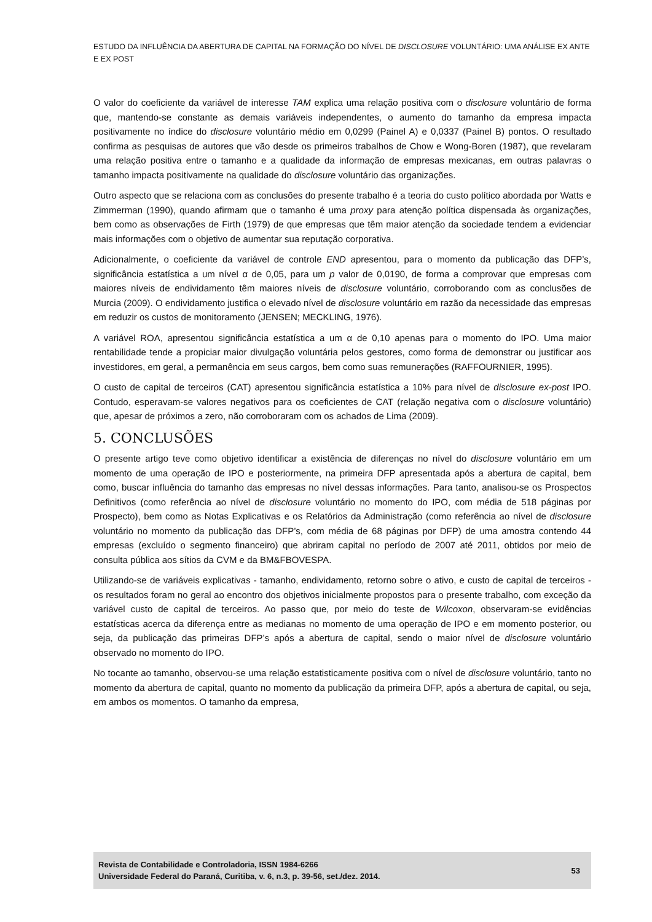ESTUDO DA INFLUÊNCIA DA ABERTURA DE CAPITAL NA FORMAÇÃO DO NÍVEL DE DISCLOSURE VOLUNTÁRIO: UMA ANÁLISE EX ANTE E EX POST
O valor do coeficiente da variável de interesse TAM explica uma relação positiva com o disclosure voluntário de forma que, mantendo-se constante as demais variáveis independentes, o aumento do tamanho da empresa impacta positivamente no índice do disclosure voluntário médio em 0,0299 (Painel A) e 0,0337 (Painel B) pontos. O resultado confirma as pesquisas de autores que vão desde os primeiros trabalhos de Chow e Wong-Boren (1987), que revelaram uma relação positiva entre o tamanho e a qualidade da informação de empresas mexicanas, em outras palavras o tamanho impacta positivamente na qualidade do disclosure voluntário das organizações.
Outro aspecto que se relaciona com as conclusões do presente trabalho é a teoria do custo político abordada por Watts e Zimmerman (1990), quando afirmam que o tamanho é uma proxy para atenção política dispensada às organizações, bem como as observações de Firth (1979) de que empresas que têm maior atenção da sociedade tendem a evidenciar mais informações com o objetivo de aumentar sua reputação corporativa.
Adicionalmente, o coeficiente da variável de controle END apresentou, para o momento da publicação das DFP’s, significância estatística a um nível α de 0,05, para um p valor de 0,0190, de forma a comprovar que empresas com maiores níveis de endividamento têm maiores níveis de disclosure voluntário, corroborando com as conclusões de Murcia (2009). O endividamento justifica o elevado nível de disclosure voluntário em razão da necessidade das empresas em reduzir os custos de monitoramento (JENSEN; MECKLING, 1976).
A variável ROA, apresentou significância estatística a um α de 0,10 apenas para o momento do IPO. Uma maior rentabilidade tende a propiciar maior divulgação voluntária pelos gestores, como forma de demonstrar ou justificar aos investidores, em geral, a permanência em seus cargos, bem como suas remunerações (RAFFOURNIER, 1995).
O custo de capital de terceiros (CAT) apresentou significância estatística a 10% para nível de disclosure ex-post IPO. Contudo, esperavam-se valores negativos para os coeficientes de CAT (relação negativa com o disclosure voluntário) que, apesar de próximos a zero, não corroboraram com os achados de Lima (2009).
5. CONCLUSÕES
O presente artigo teve como objetivo identificar a existência de diferenças no nível do disclosure voluntário em um momento de uma operação de IPO e posteriormente, na primeira DFP apresentada após a abertura de capital, bem como, buscar influência do tamanho das empresas no nível dessas informações. Para tanto, analisou-se os Prospectos Definitivos (como referência ao nível de disclosure voluntário no momento do IPO, com média de 518 páginas por Prospecto), bem como as Notas Explicativas e os Relatórios da Administração (como referência ao nível de disclosure voluntário no momento da publicação das DFP’s, com média de 68 páginas por DFP) de uma amostra contendo 44 empresas (excluído o segmento financeiro) que abriram capital no período de 2007 até 2011, obtidos por meio de consulta pública aos sítios da CVM e da BM&FBOVESPA.
Utilizando-se de variáveis explicativas - tamanho, endividamento, retorno sobre o ativo, e custo de capital de terceiros - os resultados foram no geral ao encontro dos objetivos inicialmente propostos para o presente trabalho, com exceção da variável custo de capital de terceiros. Ao passo que, por meio do teste de Wilcoxon, observaram-se evidências estatísticas acerca da diferença entre as medianas no momento de uma operação de IPO e em momento posterior, ou seja, da publicação das primeiras DFP’s após a abertura de capital, sendo o maior nível de disclosure voluntário observado no momento do IPO.
No tocante ao tamanho, observou-se uma relação estatisticamente positiva com o nível de disclosure voluntário, tanto no momento da abertura de capital, quanto no momento da publicação da primeira DFP, após a abertura de capital, ou seja, em ambos os momentos. O tamanho da empresa,
Revista de Contabilidade e Controladoria, ISSN 1984-6266
Universidade Federal do Paraná, Curitiba, v. 6, n.3, p. 39-56, set./dez. 2014.
53